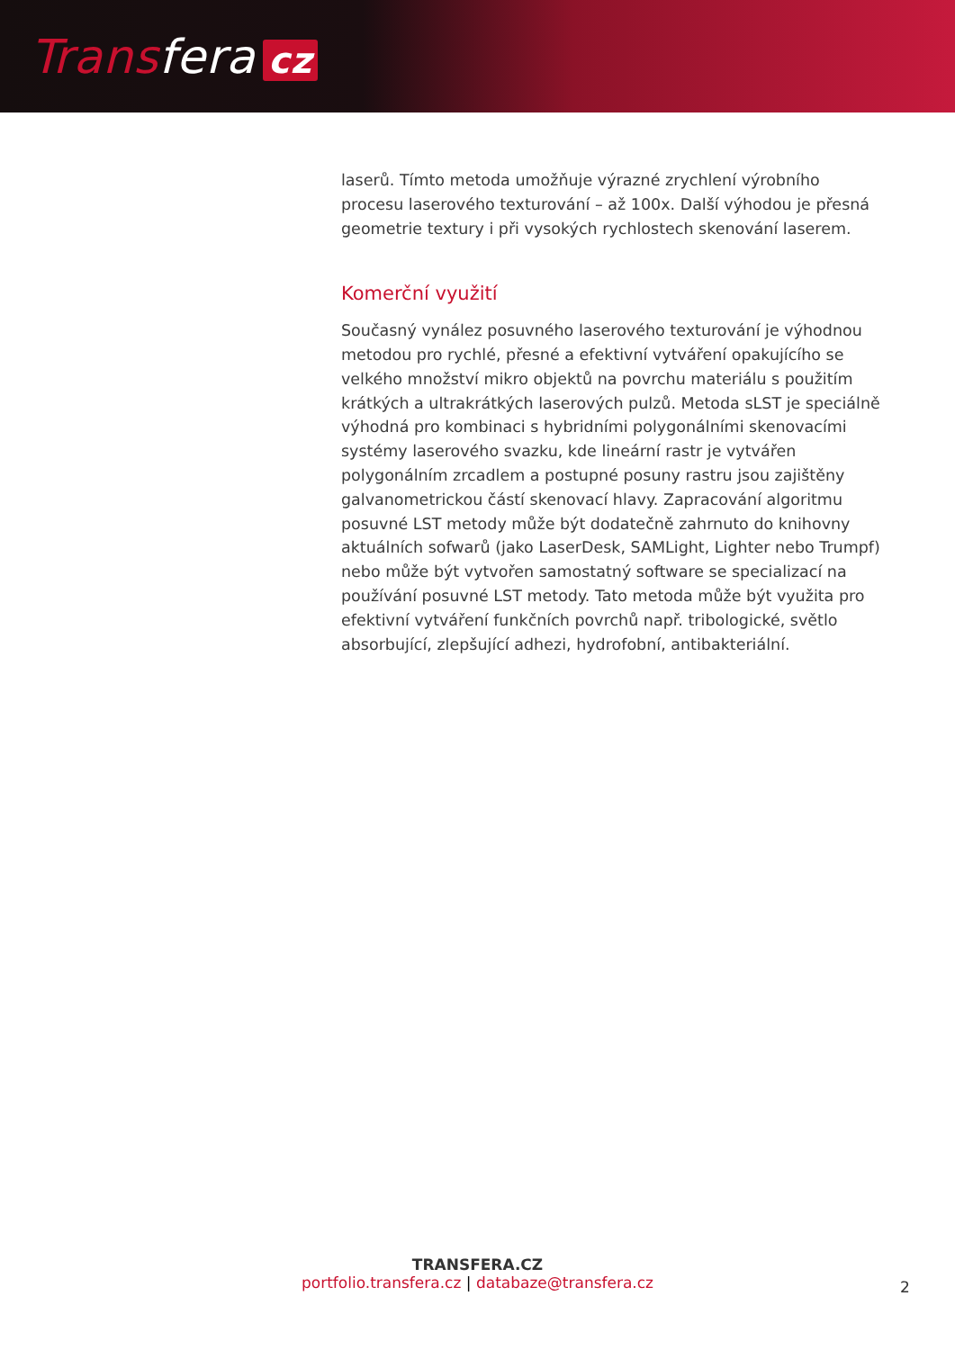Transfera cz
laserů. Tímto metoda umožňuje výrazné zrychlení výrobního procesu laserového texturování – až 100x. Další výhodou je přesná geometrie textury i při vysokých rychlostech skenování laserem.
Komerční využití
Současný vynález posuvného laserového texturování je výhodnou metodou pro rychlé, přesné a efektivní vytváření opakujícího se velkého množství mikro objektů na povrchu materiálu s použitím krátkých a ultrakrátkých laserových pulzů. Metoda sLST je speciálně výhodná pro kombinaci s hybridními polygonálními skenovacími systémy laserového svazku, kde lineární rastr je vytvářen polygonálním zrcadlem a postupné posuny rastru jsou zajištěny galvanometrickou částí skenovací hlavy. Zapracování algoritmu posuvné LST metody může být dodatečně zahrnuto do knihovny aktuálních sofwarů (jako LaserDesk, SAMLight, Lighter nebo Trumpf) nebo může být vytvořen samostatný software se specializací na používání posuvné LST metody. Tato metoda může být využita pro efektivní vytváření funkčních povrchů např. tribologické, světlo absorbující, zlepšující adhezi, hydrofobní, antibakteriální.
TRANSFERA.CZ
portfolio.transfera.cz | databaze@transfera.cz
2